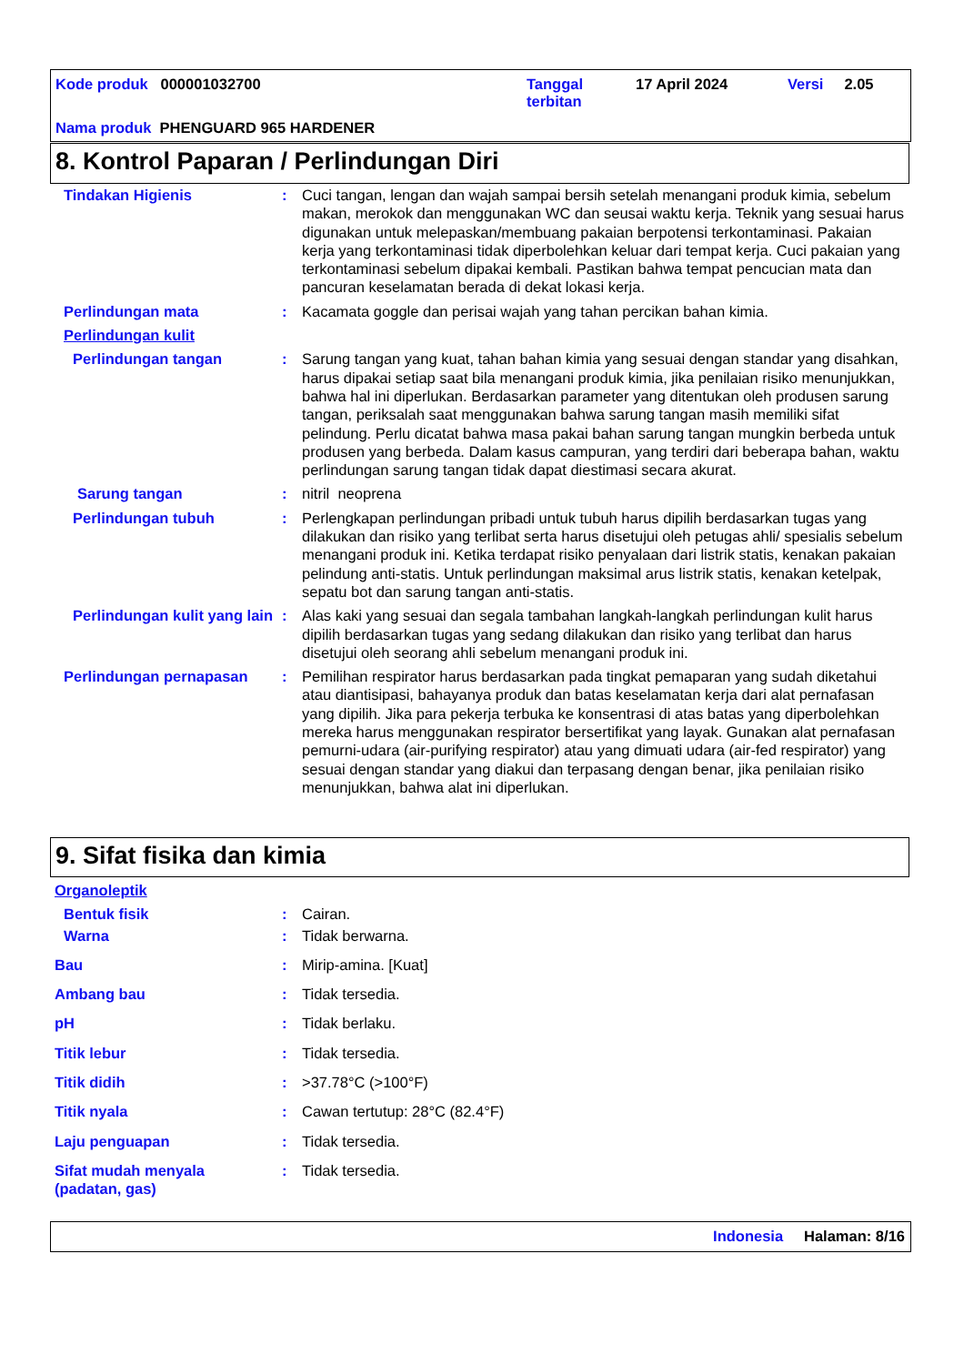Kode produk 000001032700
Tanggal
terbitan
17 April 2024 Versi 2.05
Nama produk PHENGUARD 965 HARDENER
8. Kontrol Paparan / Perlindungan Diri
Tindakan Higienis : Cuci tangan, lengan dan wajah sampai bersih setelah menangani produk kimia, sebelum makan, merokok dan menggunakan WC dan seusai waktu kerja. Teknik yang sesuai harus digunakan untuk melepaskan/membuang pakaian berpotensi terkontaminasi. Pakaian kerja yang terkontaminasi tidak diperbolehkan keluar dari tempat kerja. Cuci pakaian yang terkontaminasi sebelum dipakai kembali. Pastikan bahwa tempat pencucian mata dan pancuran keselamatan berada di dekat lokasi kerja.
Perlindungan mata : Kacamata goggle dan perisai wajah yang tahan percikan bahan kimia.
Perlindungan kulit
Perlindungan tangan : Sarung tangan yang kuat, tahan bahan kimia yang sesuai dengan standar yang disahkan, harus dipakai setiap saat bila menangani produk kimia, jika penilaian risiko menunjukkan, bahwa hal ini diperlukan. Berdasarkan parameter yang ditentukan oleh produsen sarung tangan, periksalah saat menggunakan bahwa sarung tangan masih memiliki sifat pelindung. Perlu dicatat bahwa masa pakai bahan sarung tangan mungkin berbeda untuk produsen yang berbeda. Dalam kasus campuran, yang terdiri dari beberapa bahan, waktu perlindungan sarung tangan tidak dapat diestimasi secara akurat.
Sarung tangan : nitril neoprena
Perlindungan tubuh : Perlengkapan perlindungan pribadi untuk tubuh harus dipilih berdasarkan tugas yang dilakukan dan risiko yang terlibat serta harus disetujui oleh petugas ahli/ spesialis sebelum menangani produk ini. Ketika terdapat risiko penyalaan dari listrik statis, kenakan pakaian pelindung anti-statis. Untuk perlindungan maksimal arus listrik statis, kenakan ketelpak, sepatu bot dan sarung tangan anti-statis.
Perlindungan kulit yang lain
: Alas kaki yang sesuai dan segala tambahan langkah-langkah perlindungan kulit harus dipilih berdasarkan tugas yang sedang dilakukan dan risiko yang terlibat dan harus disetujui oleh seorang ahli sebelum menangani produk ini.
Perlindungan pernapasan : Pemilihan respirator harus berdasarkan pada tingkat pemaparan yang sudah diketahui atau diantisipasi, bahayanya produk dan batas keselamatan kerja dari alat pernafasan yang dipilih. Jika para pekerja terbuka ke konsentrasi di atas batas yang diperbolehkan mereka harus menggunakan respirator bersertifikat yang layak. Gunakan alat pernafasan pemurni-udara (air-purifying respirator) atau yang dimuati udara (air-fed respirator) yang sesuai dengan standar yang diakui dan terpasang dengan benar, jika penilaian risiko menunjukkan, bahwa alat ini diperlukan.
9. Sifat fisika dan kimia
Organoleptik
Bentuk fisik : Cairan.
Warna : Tidak berwarna.
Bau : Mirip-amina. [Kuat]
Ambang bau : Tidak tersedia.
pH : Tidak berlaku.
Titik lebur : Tidak tersedia.
Titik didih : >37.78°C (>100°F)
Titik nyala : Cawan tertutup: 28°C (82.4°F)
Laju penguapan : Tidak tersedia.
Sifat mudah menyala (padatan, gas)
: Tidak tersedia.
Indonesia Halaman: 8/16